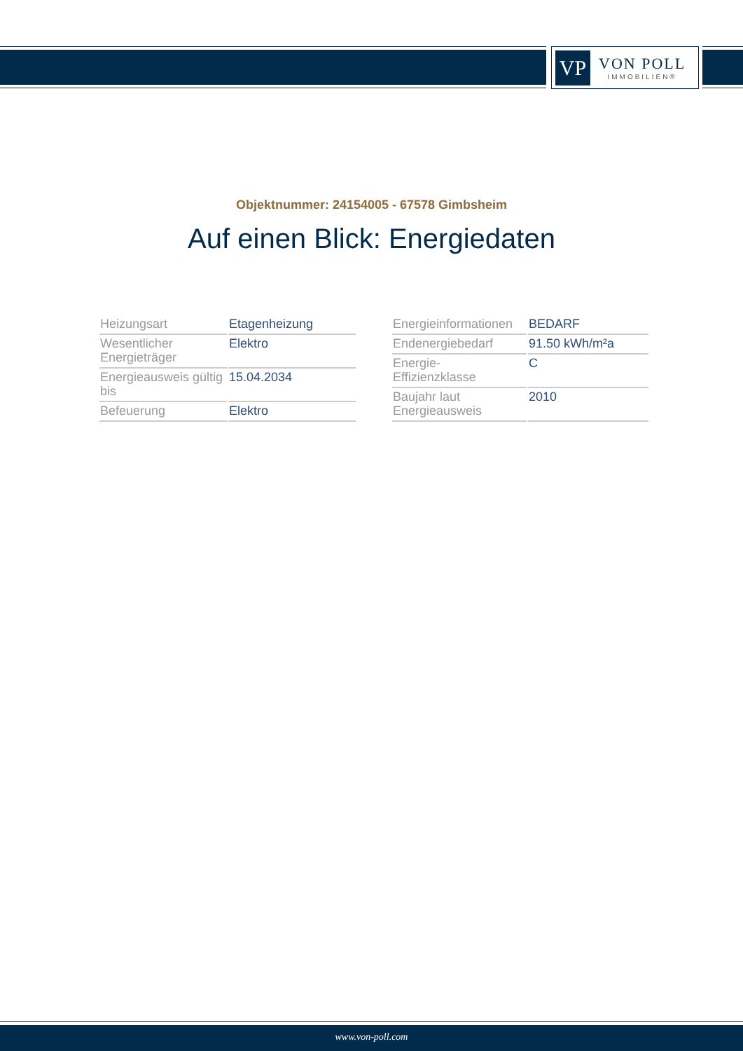VP
VON POLL
IMMOBILIEN®
Objektnummer: 24154005 - 67578 Gimbsheim
Auf einen Blick: Energiedaten
| Heizungsart | Etagenheizung |
| Wesentlicher Energieträger | Elektro |
| Energieausweis gültig bis | 15.04.2034 |
| Befeuerung | Elektro |
| Energieinformationen | BEDARF |
| Endenergiebedarf | 91.50 kWh/m²a |
| Energie- Effizienzklasse | C |
| Baujahr laut Energieausweis | 2010 |
www.von-poll.com